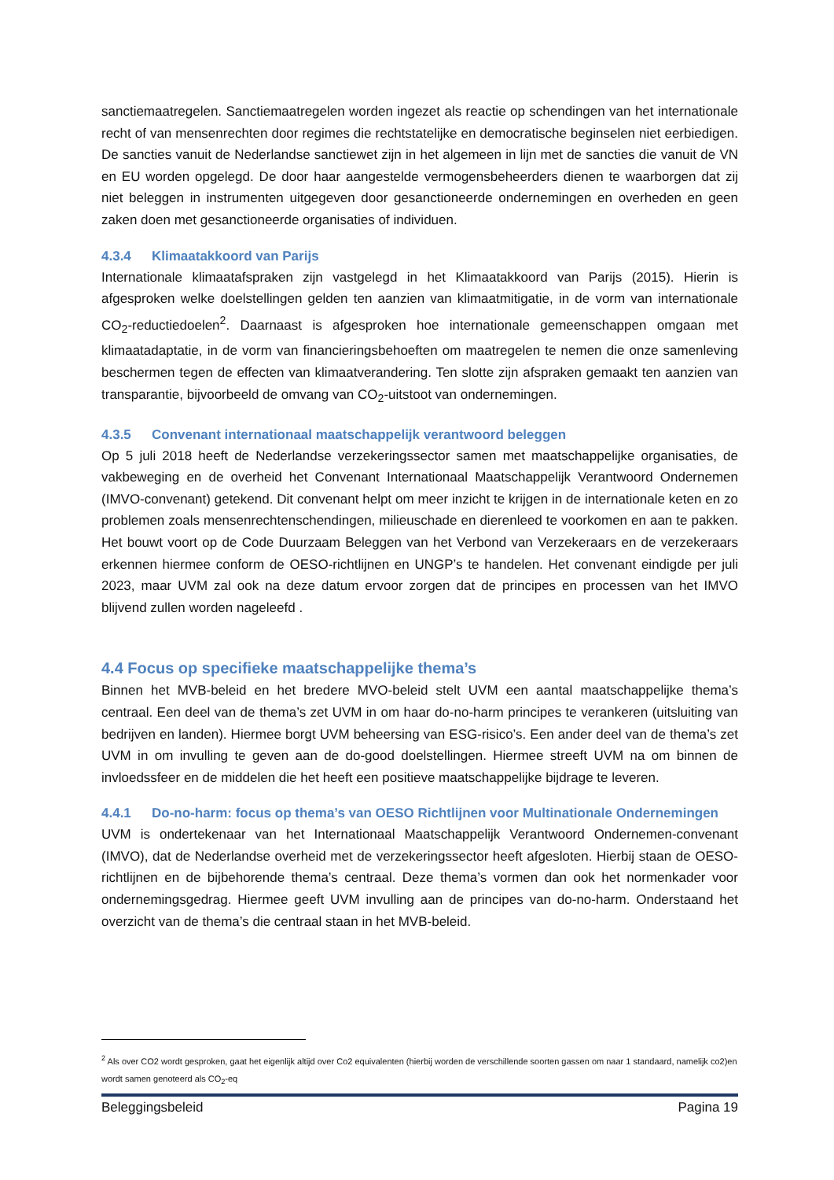sanctiemaatregelen. Sanctiemaatregelen worden ingezet als reactie op schendingen van het internationale recht of van mensenrechten door regimes die rechtstatelijke en democratische beginselen niet eerbiedigen. De sancties vanuit de Nederlandse sanctiewet zijn in het algemeen in lijn met de sancties die vanuit de VN en EU worden opgelegd. De door haar aangestelde vermogensbeheerders dienen te waarborgen dat zij niet beleggen in instrumenten uitgegeven door gesanctioneerde ondernemingen en overheden en geen zaken doen met gesanctioneerde organisaties of individuen.
4.3.4 Klimaatakkoord van Parijs
Internationale klimaatafspraken zijn vastgelegd in het Klimaatakkoord van Parijs (2015). Hierin is afgesproken welke doelstellingen gelden ten aanzien van klimaatmitigatie, in de vorm van internationale CO<sub>2</sub>-reductiedoelen<sup>2</sup>. Daarnaast is afgesproken hoe internationale gemeenschappen omgaan met klimaatadaptatie, in de vorm van financieringsbehoeften om maatregelen te nemen die onze samenleving beschermen tegen de effecten van klimaatverandering. Ten slotte zijn afspraken gemaakt ten aanzien van transparantie, bijvoorbeeld de omvang van CO<sub>2</sub>-uitstoot van ondernemingen.
4.3.5 Convenant internationaal maatschappelijk verantwoord beleggen
Op 5 juli 2018 heeft de Nederlandse verzekeringssector samen met maatschappelijke organisaties, de vakbeweging en de overheid het Convenant Internationaal Maatschappelijk Verantwoord Ondernemen (IMVO-convenant) getekend. Dit convenant helpt om meer inzicht te krijgen in de internationale keten en zo problemen zoals mensenrechtenschendingen, milieuschade en dierenleed te voorkomen en aan te pakken. Het bouwt voort op de Code Duurzaam Beleggen van het Verbond van Verzekeraars en de verzekeraars erkennen hiermee conform de OESO-richtlijnen en UNGP’s te handelen. Het convenant eindigde per juli 2023, maar UVM zal ook na deze datum ervoor zorgen dat de principes en processen van het IMVO blijvend zullen worden nageleefd .
4.4 Focus op specifieke maatschappelijke thema’s
Binnen het MVB-beleid en het bredere MVO-beleid stelt UVM een aantal maatschappelijke thema’s centraal. Een deel van de thema’s zet UVM in om haar do-no-harm principes te verankeren (uitsluiting van bedrijven en landen). Hiermee borgt UVM beheersing van ESG-risico’s. Een ander deel van de thema’s zet UVM in om invulling te geven aan de do-good doelstellingen. Hiermee streeft UVM na om binnen de invloedssfeer en de middelen die het heeft een positieve maatschappelijke bijdrage te leveren.
4.4.1 Do-no-harm: focus op thema’s van OESO Richtlijnen voor Multinationale Ondernemingen
UVM is ondertekenaar van het Internationaal Maatschappelijk Verantwoord Ondernemen-convenant (IMVO), dat de Nederlandse overheid met de verzekeringssector heeft afgesloten. Hierbij staan de OESO-richtlijnen en de bijbehorende thema’s centraal. Deze thema’s vormen dan ook het normenkader voor ondernemingsgedrag. Hiermee geeft UVM invulling aan de principes van do-no-harm. Onderstaand het overzicht van de thema’s die centraal staan in het MVB-beleid.
<sup>2</sup> Als over CO2 wordt gesproken, gaat het eigenlijk altijd over Co2 equivalenten (hierbij worden de verschillende soorten gassen om naar 1 standaard, namelijk co2)en wordt samen genoteerd als CO<sub>2</sub>-eq
Beleggingsbeleid Pagina 19